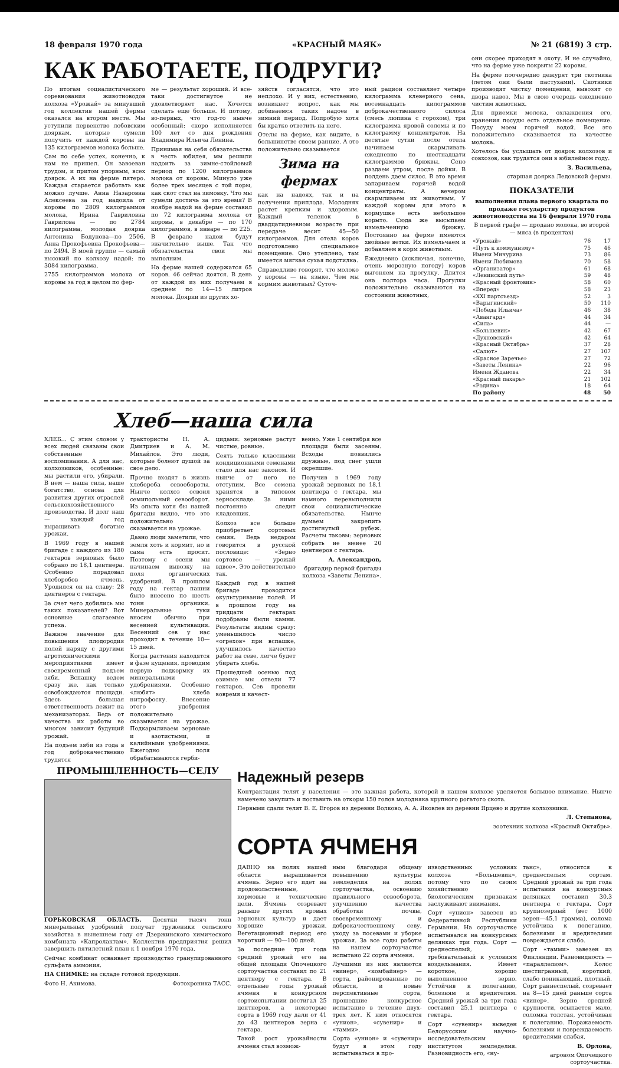18 февраля 1970 года «КРАСНЫЙ МАЯК» № 21 (6819) 3 стр.
КАК РАБОТАЕТЕ, ПОДРУГИ?
По итогам социалистического соревнования животноводов колхоза «Урожай» за минувший год коллектив нашей фермы оказался на втором месте. Мы уступили первенство лобовским дояркам, которые сумели получить от каждой коровы на 135 килограммов молока больше.
Сам по себе успех, конечно, к нам не пришел. Он завоеван трудом, и притом упорным, всех доярок. А их на ферме пятеро. Каждая старается работать как можно лучше. Анна Назаровна Алексеева за год надоила от коровы по 2809 килограммов молока, Ирина Гавриловна Гаврилова — по 2784 килограмма, молодая доярка Антонина Бодунова—по 2506, Анна Прокофьевна Прокофьева—по 2494. В моей группе — самый высокий по колхозу надой: по 3084 килограмма.
2755 килограммов молока от коровы за год в целом по фер-
ме — результат хороший. И все-таки достигнутое не удовлетворяет нас. Хочется сделать еще больше. И потому, во-первых, что год-то нынче особенный: скоро исполняется 100 лет со дня рождения Владимира Ильича Ленина.
Принимая на себя обязательства в честь юбилея, мы решили надоить за зимне-стойловый период по 1200 килограммов молока от коровы. Минуло уже более трех месяцев с той поры, как скот стал на зимовку. Что мы сумели достичь за это время? В ноябре надой на ферме составил по 72 килограмма молока от коровы, в декабре — по 170 килограммов, в январе — по 225. В феврале надои будут значительно выше. Так что обязательства свои мы выполним.
На ферме нашей содержатся 65 коров. 46 сейчас доятся. В день от каждой из них получаем в среднем по 14—15 литров молока. Доярки из других хо-
зяйств согласятся, что это неплохо. И у них, естественно, возникнет вопрос, как мы добиваемся таких надоев в зимний период. Попробую хотя бы кратко ответить на него.
Отелы на ферме, как видите, в большинстве своем ранние. А это положительно сказывается
Зима на фермах
как на надоях, так и на получении приплода. Молодняк растет крепким и здоровым. Каждый теленок в двадцатидневном возрасте при передаче весит 45—50 килограммов. Для отела коров подготовлено специальное помещение. Оно утеплено, там имеется мягкая сухая подстилка.
Справедливо говорят, что молоко у коровы — на языке. Чем мы кормим животных? Суточ-
ный рацион составляет четыре килограмма клеверного сена, восемнадцать килограммов доброкачественного силоса (смесь люпина с горохом), три килограмма яровой соломы и по килограмму концентратов. На десятые сутки после отела начинаем скармливать ежедневно по шестнадцати килограммов брюквы. Сено раздаем утром, после дойки. В полдень даем силос. В это время запариваем горячей водой концентраты. А вечером скармливаем их животным. У каждой коровы для этого в кормушке есть небольшое корыто. Сюда же высыпаем измельченную брюкву. Постоянно на ферме имеются хвойные ветки. Их измельчаем и добавляем в корм животным.
Ежедневно (исключая, конечно, очень морозную погоду) коров выгоняем на прогулку. Длится она полтора часа. Прогулки положительно сказываются на состоянии животных,
они скорее приходят в охоту. И не случайно, что на ферме уже покрыты 22 коровы.
На ферме поочередно дежурят три скотника (летом они были пастухами). Скотники производят чистку помещения, вывозят со двора навоз. Мы в свою очередь ежедневно чистим животных.
Для приемки молока, охлаждения его, хранения посуды есть отдельное помещение. Посуду моем горячей водой. Все это положительно сказывается на качестве молока.
Хотелось бы услышать от доярок колхозов и совхозов, как трудятся они в юбилейном году.
З. Васильева,
старшая доярка Ледовской фермы.
ПОКАЗАТЕЛИ
выполнения плана первого квартала по продаже государству продуктов животноводства на 16 февраля 1970 года
В первой графе — продано молока, во второй — мяса (в процентах)
| «Урожай» | 76 | 17 |
| «Путь к коммунизму» | 75 | 46 |
| Имени Мичурина | 73 | 86 |
| Имени Любимова | 70 | 58 |
| «Организатор» | 61 | 68 |
| «Ленинский путь» | 59 | 48 |
| «Красный фронтовик» | 58 | 60 |
| «Вперед» | 58 | 23 |
| «XXI партсъезд» | 52 | 3 |
| «Варыгинский» | 50 | 110 |
| «Победа Ильича» | 46 | 38 |
| «Авангард» | 44 | 34 |
| «Сила» | 44 | — |
| «Большевик» | 42 | 67 |
| «Духновский» | 42 | 64 |
| «Красный Октябрь» | 37 | 28 |
| «Салют» | 27 | 107 |
| «Красное Заречье» | 27 | 72 |
| «Заветы Ленина» | 22 | 96 |
| Имени Жданова | 22 | 34 |
| «Красный пахарь» | 21 | 102 |
| «Родина» | 18 | 64 |
| По району | 48 | 50 |
Хлеб—наша сила
ХЛЕБ... С этим словом у всех людей связаны свои собственные воспоминания. А для нас, колхозников, особенные: мы растили его, убирали. В нем — наша сила, наше богатство, основа для развития других отраслей сельскохозяйственного производства. И долг наш — каждый год выращивать богатые урожаи.
В 1969 году в нашей бригаде с каждого из 180 гектаров зерновых было собрано по 18,1 центнера. Особенно порадовал хлеборобов ячмень. Уродился он на славу: 28 центнеров с гектара.
За счет чего добились мы таких показателей? Вот основные слагаемые успеха.
Важное значение для повышения плодородия полей наряду с другими агротехническими мероприятиями имеет своевременный подъем зяби. Вспашку ведем сразу же, как только освобождаются площади. Здесь большая ответственность лежит на механизаторах. Ведь от качества их работы во многом зависит будущий урожай.
На подъем зяби из года в год доброкачественно трудятся
трактористы Н. А. Дмитриев и А. М. Михайлов. Это люди, которые болеют душой за свое дело.
Прочно входят в жизнь хлебороба севообороты. Нынче колхоз освоил семипольный севооборот. Из опыта хотя бы нашей бригады видно, что это положительно сказывается на урожае.
Давно люди заметили, что земля хоть и кормит, но и сама есть просит. Поэтому с осени мы начинаем вывозку на поля органических удобрений. В прошлом году на гектар пашни было внесено по шесть тонн органики. Минеральные туки вносим обычно при весенней культивации. Весенний сев у нас проходит в течение 10—15 дней.
Когда растения находятся в фазе кущения, проводим первую подкормку их минеральными удобрениями. Особенно «любят» хлеба нитрофоску. Внесение этого удобрения положительно сказывается на урожае. Подкармливаем зерновые и азотистыми, и калийными удобрениями. Ежегодно поля обрабатываются герби-
цидами: зерновые растут чистые, ровные.
Сеять только классными кондиционными семенами стало для нас законом. И нынче от него не отступим. Все семена хранятся в типовом зерноскладе. За ними постоянно следит кладовщик.
Колхоз все больше приобретает сортовых семян. Ведь недаром говорится в русской пословице: «Зерно сортовое — урожай вдвое». Это действительно так.
Каждый год в нашей бригаде проводится окультуривание полей. И в прошлом году на тридцати гектарах подобраны были камни. Результаты видны сразу: уменьшилось число «огрехов» при вспашке, улучшилось качество работ на севе, легче будет убирать хлеба.
Прошедшей осенью под озимые мы отвели 77 гектаров. Сев провели вовремя и качест-
венно. Уже 1 сентября все площади были засеяны. Всходы появились дружные, под снег ушли окрепшие.
Получив в 1969 году урожай зерновых по 18,1 центнера с гектара, мы намного перевыполнили свои социалистические обязательства. Нынче думаем закрепить достигнутый рубеж. Расчеты таковы: зерновых собрать не менее 20 центнеров с гектара.
А. Александров,
бригадир первой бригады колхоза «Заветы Ленина».
ПРОМЫШЛЕННОСТЬ—СЕЛУ
ГОРЬКОВСКАЯ ОБЛАСТЬ. Десятки тысяч тонн минеральных удобрений получат труженики сельского хозяйства в нынешнем году от Дзержинского химического комбината «Капролактам». Коллектив предприятия решил завершить пятилетний план к 1 ноября 1970 года.
Сейчас комбинат осваивает производство гранулированного сульфата аммония.
НА СНИМКЕ: на складе готовой продукции.
Фото Н. Акимова. Фотохроника ТАСС.
Надежный резерв
Контрактация телят у населения — это важная работа, которой в нашем колхозе уделяется большое внимание. Нынче намечено закупить и поставить на откорм 150 голов молодняка крупного рогатого скота.
Первыми сдали телят В. Е. Егоров из деревни Волково, А. А. Яковлев из деревни Ярцево и другие колхозники.
Л. Степанова,
зоотехник колхоза «Красный Октябрь».
СОРТА ЯЧМЕНЯ
ДАВНО на полях нашей области выращивается ячмень. Зерно его идет на продовольственные, кормовые и технические цели. Ячмень созревает раньше других яровых зерновых культур и дает хорошие урожаи. Вегетационный период его короткий — 90—100 дней.
За последние три года средний урожай его на общей площади Опочецкого сортоучастка составил по 21 центнеру с гектара. В отдельные годы урожай ячменя в конкурсном сортоиспытании достигал 25 центнеров, а некоторые сорта в 1969 году дали от 41 до 43 центнеров зерна с гектара.
Такой рост урожайности ячменя стал возмож-
ным благодаря общему повышению культуры земледелия на полях сортоучастка, освоению правильного севооборота, улучшению качества обработки почвы, своевременному и доброкачественному севу, уходу за посевами и уборке урожая. За все годы работы на нашем сортоучастке испытано 22 сорта ячменя.
Лучшими из них являются «винер», «комбайнер» — сорта, районированные по области, и новые перспективные сорта, прошедшие конкурсное испытание в течение двух-трех лет. К ним относятся «унион», «сувенир» и «тамми».
Сорта «унион» и «сувенир» будут в этом году испытываться в про-
изводственных условиях колхоза «Большевик», потому что по своим хозяйственно - биологическим признакам заслуживают внимания.
Сорт «унион» завезен из Федеративной Республики Германии. На сортоучастке испытывался на конкурсных делянках три года. Сорт — среднеспелый, требовательный к условиям возделывания. Имеет короткое, хорошо выполненное зерно. Устойчив к полеганию, болезням и вредителям. Средний урожай за три года составил 25,1 центнера с гектара.
Сорт «сувенир» выведен Белорусским научно-исследовательским институтом земледелия. Разновидность его, «ну-
танс», относится к среднеспелым сортам. Средний урожай за три года испытания на конкурсных делянках составил 30,3 центнера с гектара. Сорт крупнозерный (вес 1000 зерен—45,1 грамма), солома устойчива к полеганию, болезнями и вредителями повреждается слабо.
Сорт «тамми» завезен из Финляндии. Разновидность — «параллелюм». Колос шестигранный, короткий, слабо поникающий, плотный. Сорт раннеспелый, созревает на 8—15 дней раньше сорта «винер». Зерно средней крупности, осыпается мало, соломка толстая, устойчивая к полеганию. Поражаемость болезнями и повреждаемость вредителями слабая.
В. Орлова,
агроном Опочецкого сортоучастка.